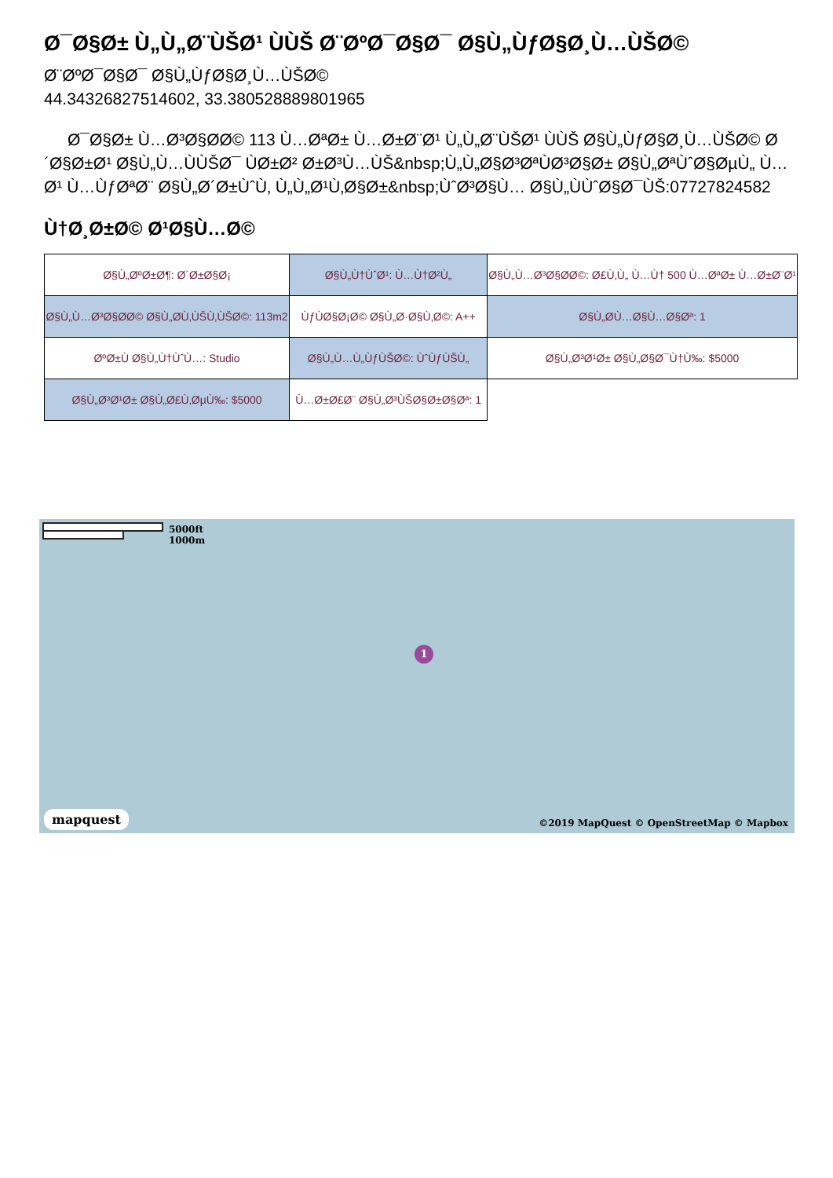Ø¯Ø§Ø± Ù„Ù„Ø¨ÙŠØ¹ ÙÙŠ Ø¨ØºØ¯Ø§Ø¯ Ø§Ù„ÙƒØ§Ø¸Ù…ÙŠØ©
Ø¨ØºØ¯Ø§Ø¯ Ø§Ù„ÙƒØ§Ø¸Ù…ÙŠØ©
44.34326827514602, 33.380528889801965
Ø¯Ø§Ø± Ù…Ø³Ø§Ø­Ø© 113 Ù…ØªØ± Ù…Ø±Ø¨Ø¹ Ù„Ù„Ø¨ÙŠØ¹ ÙÙŠ Ø§Ù„ÙƒØ§Ø¸Ù…ÙŠØ© Ø´Ø§Ø±Ø¹ Ø§Ù„Ù…ÙÙŠØ¯ ÙØ±Ø² Ø±Ø³Ù…ÙŠ&nbsp;Ù„Ù„Ø§Ø³ØªÙØ³Ø§Ø± Ø§Ù„ØªÙˆØ§ØµÙ„ Ù…Ø¹ Ù…ÙƒØªØ¨ Ø§Ù„Ø´Ø±ÙˆÙ‚ Ù„Ù„Ø¹Ù‚Ø§Ø±&nbsp;ÙˆØ³Ø§Ù… Ø§Ù„ÙÙˆØ§Ø¯ÙŠ:07727824582
Ù†Ø¸Ø±Ø© Ø¹Ø§Ù…Ø©
| Ø§Ù„ØºØ±Ø¶: Ø´Ø±Ø§Ø¡ | Ø§Ù„Ù†ÙˆØ¹: Ù…Ù†Ø²Ù„ | Ø§Ù„Ù…Ø³Ø§Ø­Ø©: Ø£Ù‚Ù„ Ù…Ù† 500 Ù…ØªØ± Ù…Ø±Ø¨Ø¹ |
| Ø§Ù„Ù…Ø³Ø§Ø­Ø© Ø§Ù„Ø­Ù‚ÙŠÙ‚ÙŠØ©: 113m2 | ÙƒÙØ§Ø¡Ø© Ø§Ù„Ø·Ø§Ù‚Ø©: A++ | Ø§Ù„Ø­Ù…Ø§Ù…Ø§Øª: 1 |
| ØºØ±Ù Ø§Ù„Ù†ÙˆÙ…: Studio | Ø§Ù„Ù…Ù„ÙƒÙŠØ©: ÙˆÙƒÙŠÙ„ | Ø§Ù„Ø³Ø¹Ø± Ø§Ù„Ø§Ø¯Ù†Ù‰: $5000 |
| Ø§Ù„Ø³Ø¹Ø± Ø§Ù„Ø£Ù‚ØµÙ‰: $5000 | Ù…Ø±Ø£Ø¨ Ø§Ù„Ø³ÙŠØ§Ø±Ø§Øª: 1 | |
5000ft
1000m
1
mapquest
©2019 MapQuest © OpenStreetMap © Mapbox